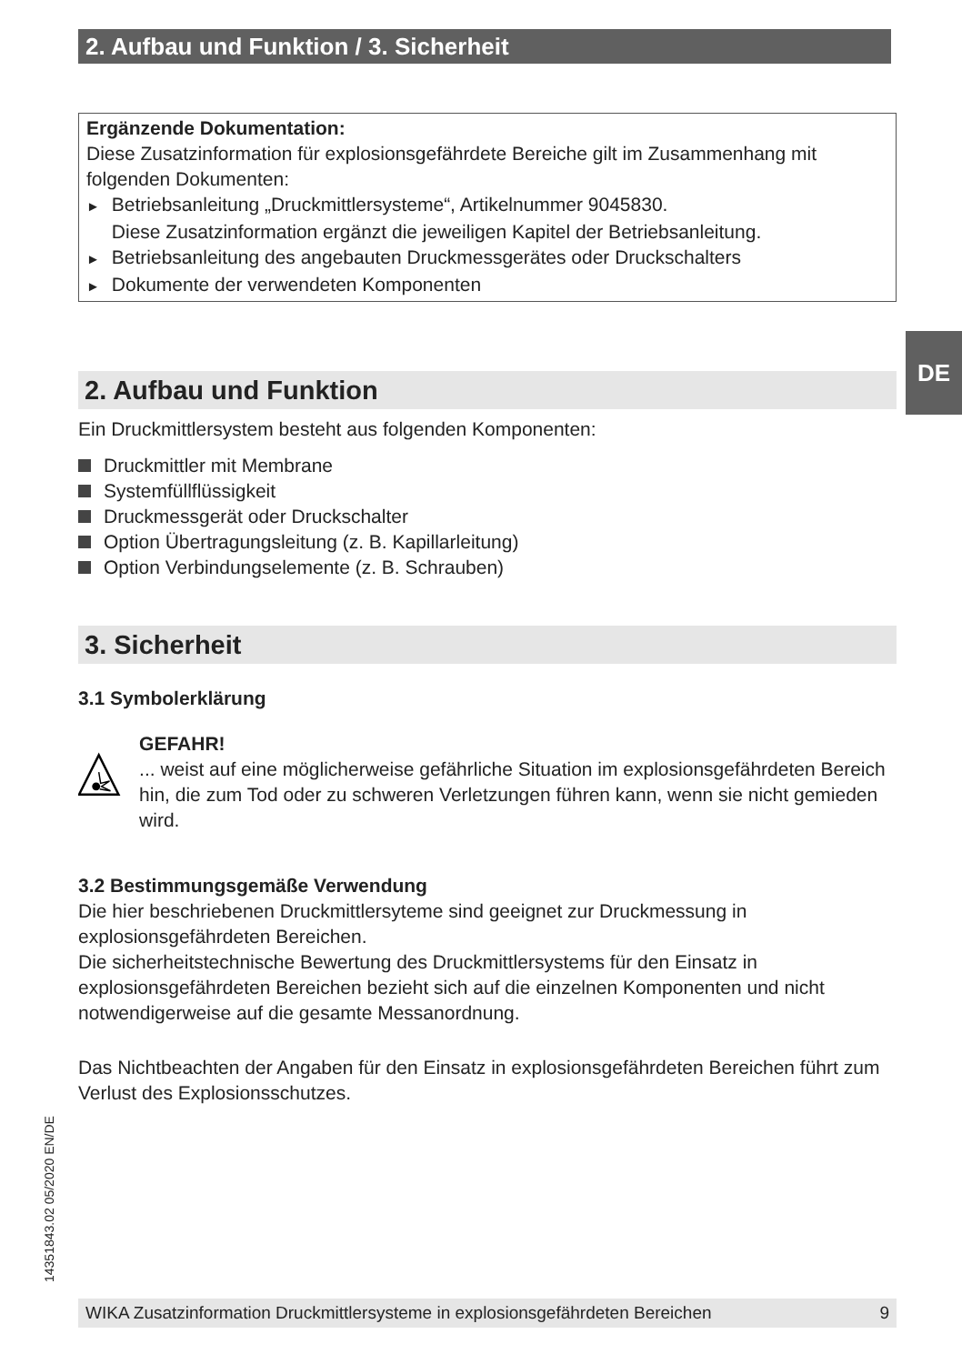2. Aufbau und Funktion / 3. Sicherheit
DE
Ergänzende Dokumentation:
Diese Zusatzinformation für explosionsgefährdete Bereiche gilt im Zusammenhang mit folgenden Dokumenten:
► Betriebsanleitung „Druckmittlersysteme“, Artikelnummer 9045830.
Diese Zusatzinformation ergänzt die jeweiligen Kapitel der Betriebsanleitung.
► Betriebsanleitung des angebauten Druckmessgerätes oder Druckschalters
► Dokumente der verwendeten Komponenten
2. Aufbau und Funktion
Ein Druckmittlersystem besteht aus folgenden Komponenten:
Druckmittler mit Membrane
Systemfüllflüssigkeit
Druckmessgerät oder Druckschalter
Option Übertragungsleitung (z. B. Kapillarleitung)
Option Verbindungselemente (z. B. Schrauben)
3. Sicherheit
3.1 Symbolerklärung
GEFAHR!
... weist auf eine möglicherweise gefährliche Situation im explosionsgefährdeten Bereich hin, die zum Tod oder zu schweren Verletzungen führen kann, wenn sie nicht gemieden wird.
3.2 Bestimmungsgemäße Verwendung
Die hier beschriebenen Druckmittlersyteme sind geeignet zur Druckmessung in explosionsgefährdeten Bereichen.
Die sicherheitstechnische Bewertung des Druckmittlersystems für den Einsatz in explosionsgefährdeten Bereichen bezieht sich auf die einzelnen Komponenten und nicht notwendigerweise auf die gesamte Messanordnung.
Das Nichtbeachten der Angaben für den Einsatz in explosionsgefährdeten Bereichen führt zum Verlust des Explosionsschutzes.
14351843.02 05/2020 EN/DE
WIKA Zusatzinformation Druckmittlersysteme in explosionsgefährdeten Bereichen 9